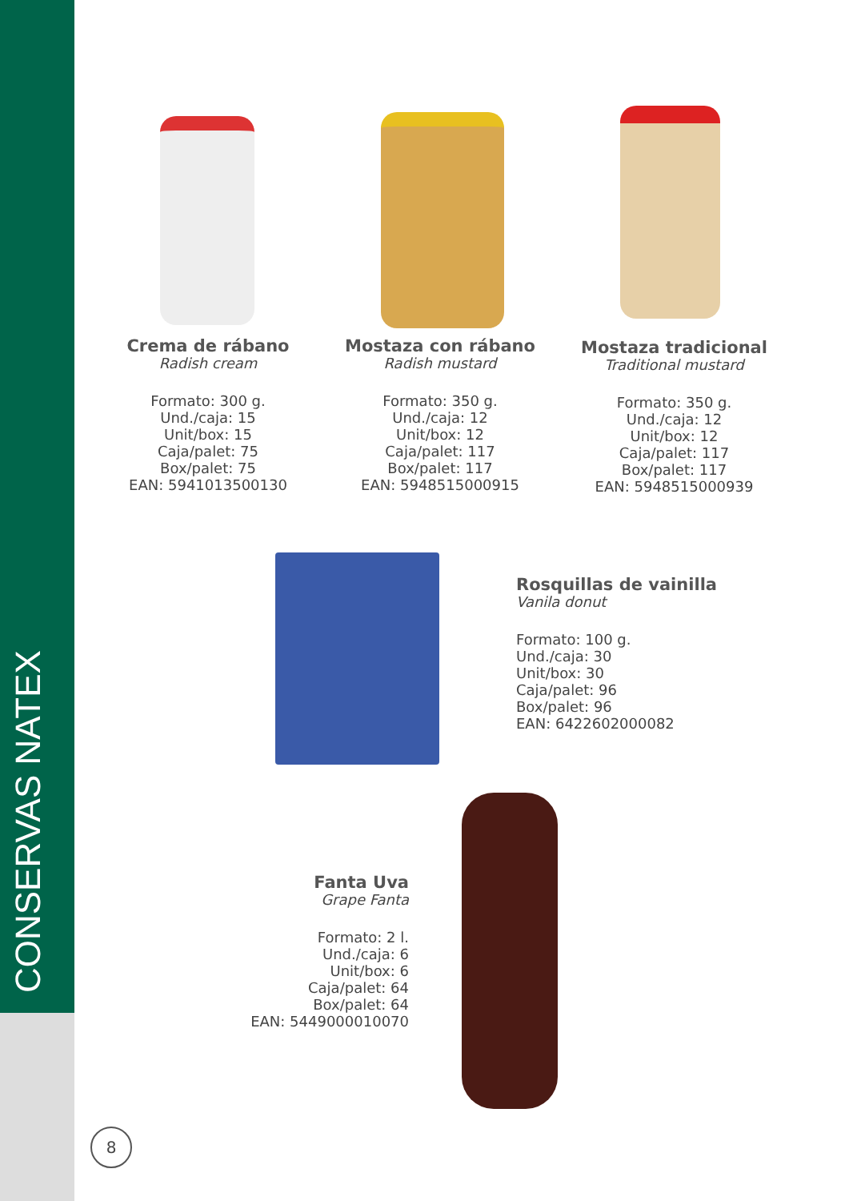CONSERVAS NATEX
Crema de rábano
Radish cream
Formato: 300 g.
Und./caja: 15
Unit/box: 15
Caja/palet: 75
Box/palet: 75
EAN: 5941013500130
Mostaza con rábano
Radish mustard
Formato: 350 g.
Und./caja: 12
Unit/box: 12
Caja/palet: 117
Box/palet: 117
EAN: 5948515000915
Mostaza tradicional
Traditional mustard
Formato: 350 g.
Und./caja: 12
Unit/box: 12
Caja/palet: 117
Box/palet: 117
EAN: 5948515000939
Rosquillas de vainilla
Vanila donut
Formato: 100 g.
Und./caja: 30
Unit/box: 30
Caja/palet: 96
Box/palet: 96
EAN: 6422602000082
Fanta Uva
Grape Fanta
Formato: 2 l.
Und./caja: 6
Unit/box: 6
Caja/palet: 64
Box/palet: 64
EAN: 5449000010070
8